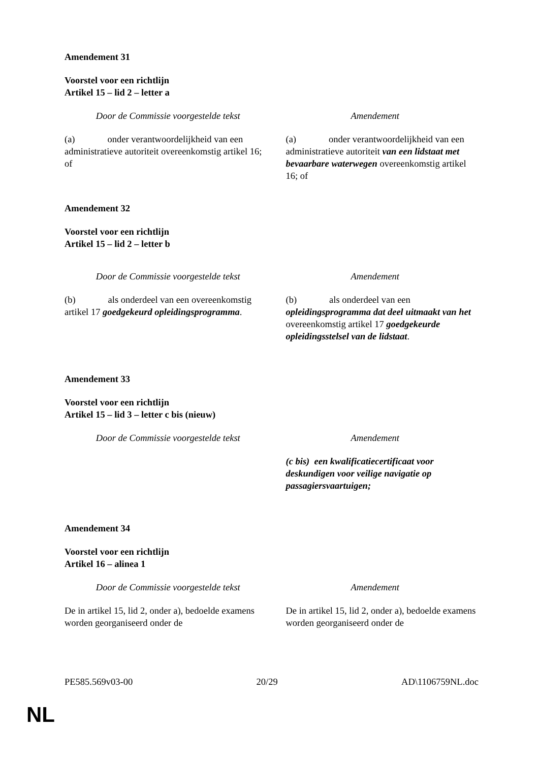Amendement 31
Voorstel voor een richtlijn
Artikel 15 – lid 2 – letter a
| Door de Commissie voorgestelde tekst | Amendement |
| --- | --- |
| (a) onder verantwoordelijkheid van een administratieve autoriteit overeenkomstig artikel 16; of | (a) onder verantwoordelijkheid van een administratieve autoriteit van een lidstaat met bevaarbare waterwegen overeenkomstig artikel 16; of |
Amendement 32
Voorstel voor een richtlijn
Artikel 15 – lid 2 – letter b
| Door de Commissie voorgestelde tekst | Amendement |
| --- | --- |
| (b) als onderdeel van een overeenkomstig artikel 17 goedgekeurd opleidingsprogramma . | (b) als onderdeel van een opleidingsprogramma dat deel uitmaakt van het overeenkomstig artikel 17 goedgekeurde opleidingsstelsel van de lidstaat . |
Amendement 33
Voorstel voor een richtlijn
Artikel 15 – lid 3 – letter c bis (nieuw)
| Door de Commissie voorgestelde tekst | Amendement |
| --- | --- |
| | (c bis) een kwalificatiecertificaat voor deskundigen voor veilige navigatie op passagiersvaartuigen; |
Amendement 34
Voorstel voor een richtlijn
Artikel 16 – alinea 1
| Door de Commissie voorgestelde tekst | Amendement |
| --- | --- |
| De in artikel 15, lid 2, onder a), bedoelde examens worden georganiseerd onder de | De in artikel 15, lid 2, onder a), bedoelde examens worden georganiseerd onder de |
PE585.569v03-00 20/29 AD\1106759NL.doc
NL